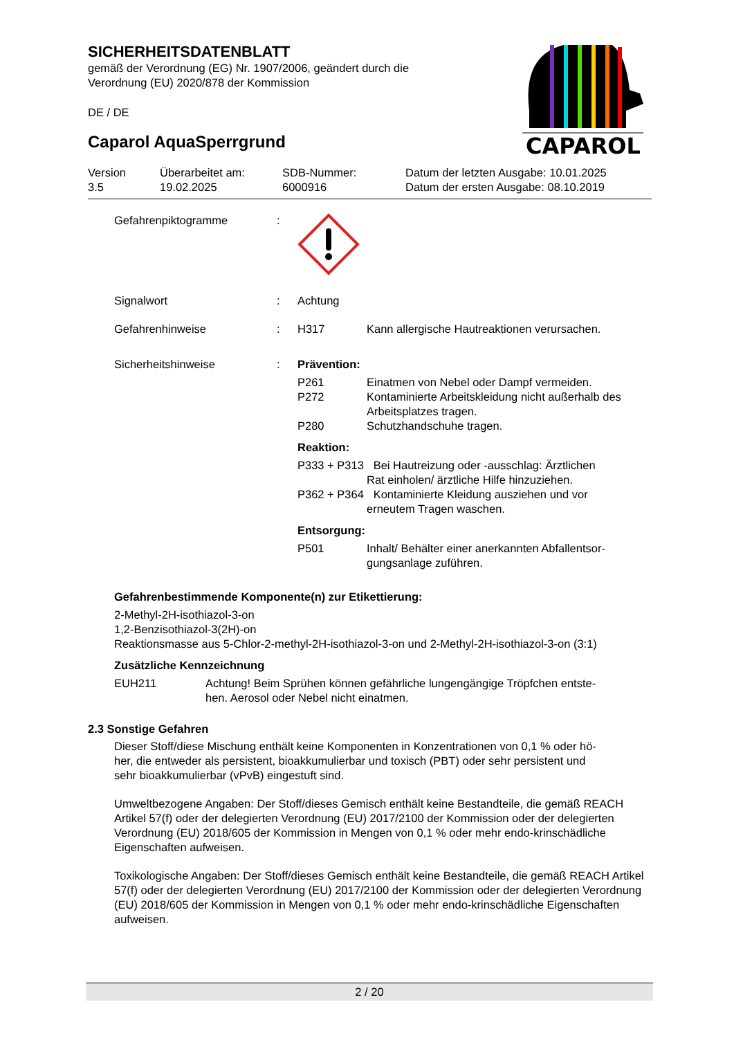SICHERHEITSDATENBLATT
gemäß der Verordnung (EG) Nr. 1907/2006, geändert durch die
Verordnung (EU) 2020/878 der Kommission
DE / DE
Caparol AquaSperrgrund
CAPAROL
| Version 3.5 | Überarbeitet am: 19.02.2025 | SDB-Nummer: 6000916 | Datum der letzten Ausgabe: 10.01.2025 Datum der ersten Ausgabe: 08.10.2019 |
| Gefahrenpiktogramme | : | | |
| Signalwort | : | Achtung | |
| Gefahrenhinweise | : | H317 | Kann allergische Hautreaktionen verursachen. |
| Sicherheitshinweise | : | Prävention: | |
| | | P261 P272 P280 | Einatmen von Nebel oder Dampf vermeiden. Kontaminierte Arbeitskleidung nicht außerhalb des Arbeitsplatzes tragen. Schutzhandschuhe tragen. |
| | | Reaktion: | |
| | | P333 + P313 Bei Hautreizung oder -ausschlag: Ärztlichen Rat einholen/ ärztliche Hilfe hinzuziehen. P362 + P364 Kontaminierte Kleidung ausziehen und vor erneutem Tragen waschen. | |
| | | Entsorgung: | |
| | | P501 | Inhalt/ Behälter einer anerkannten Abfallentsor- gungsanlage zuführen. |
Gefahrenbestimmende Komponente(n) zur Etikettierung:
2-Methyl-2H-isothiazol-3-on
1,2-Benzisothiazol-3(2H)-on
Reaktionsmasse aus 5-Chlor-2-methyl-2H-isothiazol-3-on und 2-Methyl-2H-isothiazol-3-on (3:1)
Zusätzliche Kennzeichnung
| EUH211 | Achtung! Beim Sprühen können gefährliche lungengängige Tröpfchen entste- hen. Aerosol oder Nebel nicht einatmen. |
2.3 Sonstige Gefahren
Dieser Stoff/diese Mischung enthält keine Komponenten in Konzentrationen von 0,1 % oder hö-
her, die entweder als persistent, bioakkumulierbar und toxisch (PBT) oder sehr persistent und
sehr bioakkumulierbar (vPvB) eingestuft sind.
Umweltbezogene Angaben: Der Stoff/dieses Gemisch enthält keine Bestandteile, die gemäß REACH Artikel 57(f) oder der delegierten Verordnung (EU) 2017/2100 der Kommission oder der delegierten Verordnung (EU) 2018/605 der Kommission in Mengen von 0,1 % oder mehr endo-krinschädliche Eigenschaften aufweisen.
Toxikologische Angaben: Der Stoff/dieses Gemisch enthält keine Bestandteile, die gemäß REACH Artikel 57(f) oder der delegierten Verordnung (EU) 2017/2100 der Kommission oder der delegierten Verordnung (EU) 2018/605 der Kommission in Mengen von 0,1 % oder mehr endo-krinschädliche Eigenschaften aufweisen.
2 / 20